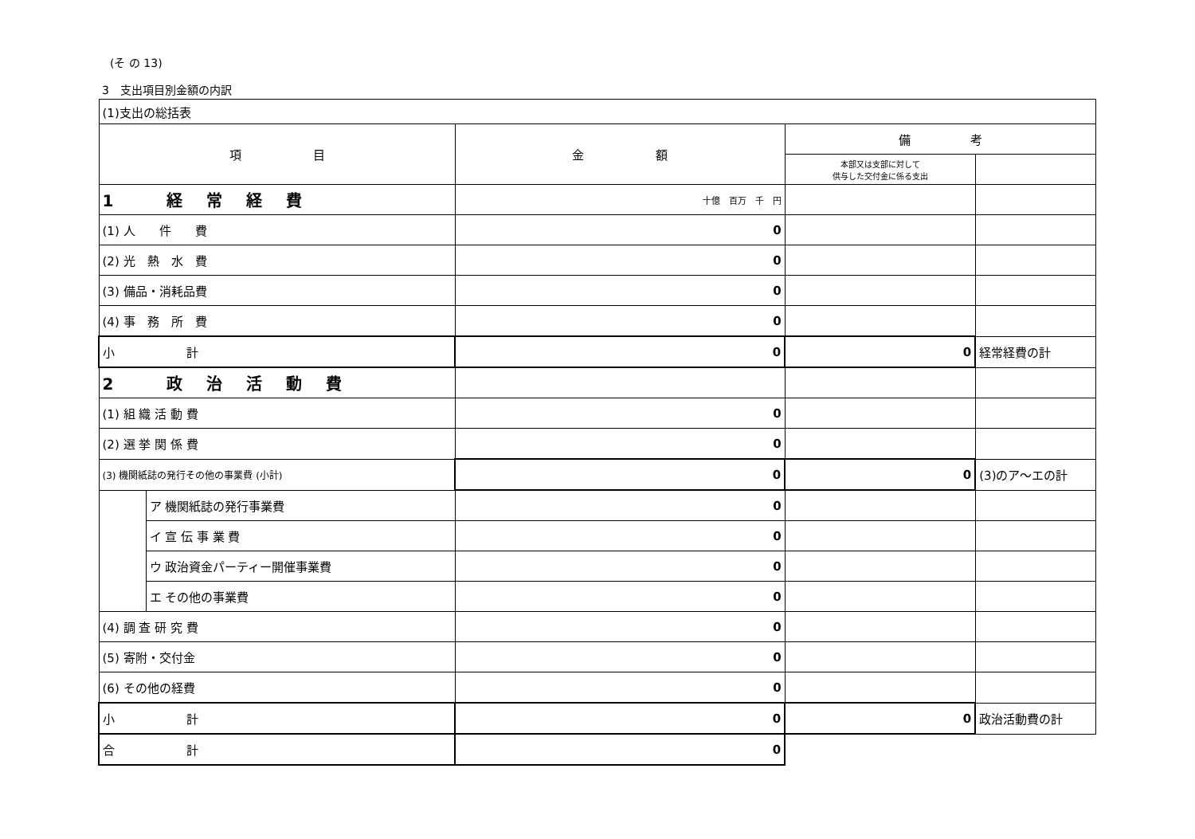(そ の 13)
3　支出項目別金額の内訳
| (1)支出の総括表 | | | | |
| --- | --- | --- | --- | --- |
| 項 目 | | 金 額 | 備 考 | |
| | | | 本部又は支部に対して 供与した交付金に係る支出 | |
| 1 経常経費 | | 十億 百万 千 円 | | |
| (1) 人 件 費 | | 0 | | |
| (2) 光 熱 水 費 | | 0 | | |
| (3) 備品・消耗品費 | | 0 | | |
| (4) 事 務 所 費 | | 0 | | |
| 小 計 | | 0 | 0 | 経常経費の計 |
| 2 政治活動費 | | | | |
| (1) 組 織 活 動 費 | | 0 | | |
| (2) 選 挙 関 係 費 | | 0 | | |
| (3) 機関紙誌の発行その他の事業費 (小計) | | 0 | 0 | (3)のア～エの計 |
| | ア 機関紙誌の発行事業費 | 0 | | |
| | イ 宣 伝 事 業 費 | 0 | | |
| | ウ 政治資金パーティー開催事業費 | 0 | | |
| | エ その他の事業費 | 0 | | |
| (4) 調 査 研 究 費 | | 0 | | |
| (5) 寄附・交付金 | | 0 | | |
| (6) その他の経費 | | 0 | | |
| 小 計 | | 0 | 0 | 政治活動費の計 |
| 合 計 | | 0 | | |